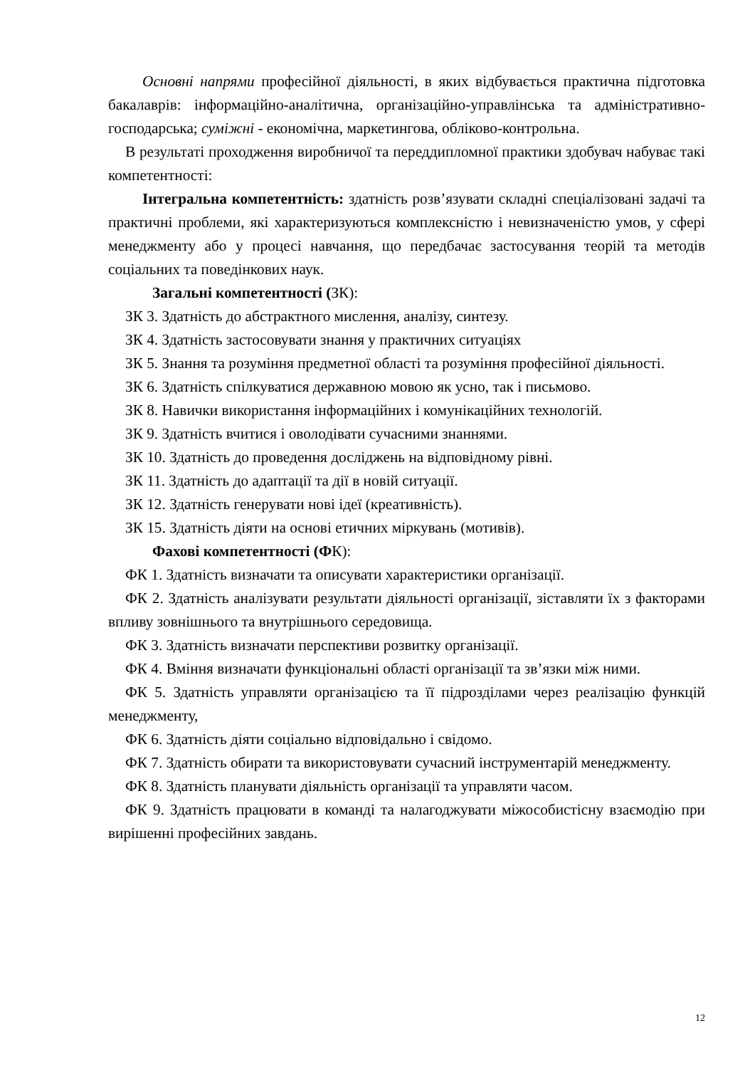Основні напрями професійної діяльності, в яких відбувається практична підготовка бакалаврів: інформаційно-аналітична, організаційно-управлінська та адміністративно-господарська; суміжні - економічна, маркетингова, обліково-контрольна.
В результаті проходження виробничої та переддипломної практики здобувач набуває такі компетентності:
Інтегральна компетентність: здатність розв’язувати складні спеціалізовані задачі та практичні проблеми, які характеризуються комплексністю і невизначеністю умов, у сфері менеджменту або у процесі навчання, що передбачає застосування теорій та методів соціальних та поведінкових наук.
Загальні компетентності (ЗК):
ЗК 3. Здатність до абстрактного мислення, аналізу, синтезу.
ЗК 4. Здатність застосовувати знання у практичних ситуаціях
ЗК 5. Знання та розуміння предметної області та розуміння професійної діяльності.
ЗК 6. Здатність спілкуватися державною мовою як усно, так і письмово.
ЗК 8. Навички використання інформаційних і комунікаційних технологій.
ЗК 9. Здатність вчитися і оволодівати сучасними знаннями.
ЗК 10. Здатність до проведення досліджень на відповідному рівні.
ЗК 11. Здатність до адаптації та дії в новій ситуації.
ЗК 12. Здатність генерувати нові ідеї (креативність).
ЗК 15. Здатність діяти на основі етичних міркувань (мотивів).
Фахові компетентності (ФК):
ФК 1. Здатність визначати та описувати характеристики організації.
ФК 2. Здатність аналізувати результати діяльності організації, зіставляти їх з факторами впливу зовнішнього та внутрішнього середовища.
ФК 3. Здатність визначати перспективи розвитку організації.
ФК 4. Вміння визначати функціональні області організації та зв’язки між ними.
ФК 5. Здатність управляти організацією та її підрозділами через реалізацію функцій менеджменту,
ФК 6. Здатність діяти соціально відповідально і свідомо.
ФК 7. Здатність обирати та використовувати сучасний інструментарій менеджменту.
ФК 8. Здатність планувати діяльність організації та управляти часом.
ФК 9. Здатність працювати в команді та налагоджувати міжособистісну взаємодію при вирішенні професійних завдань.
12